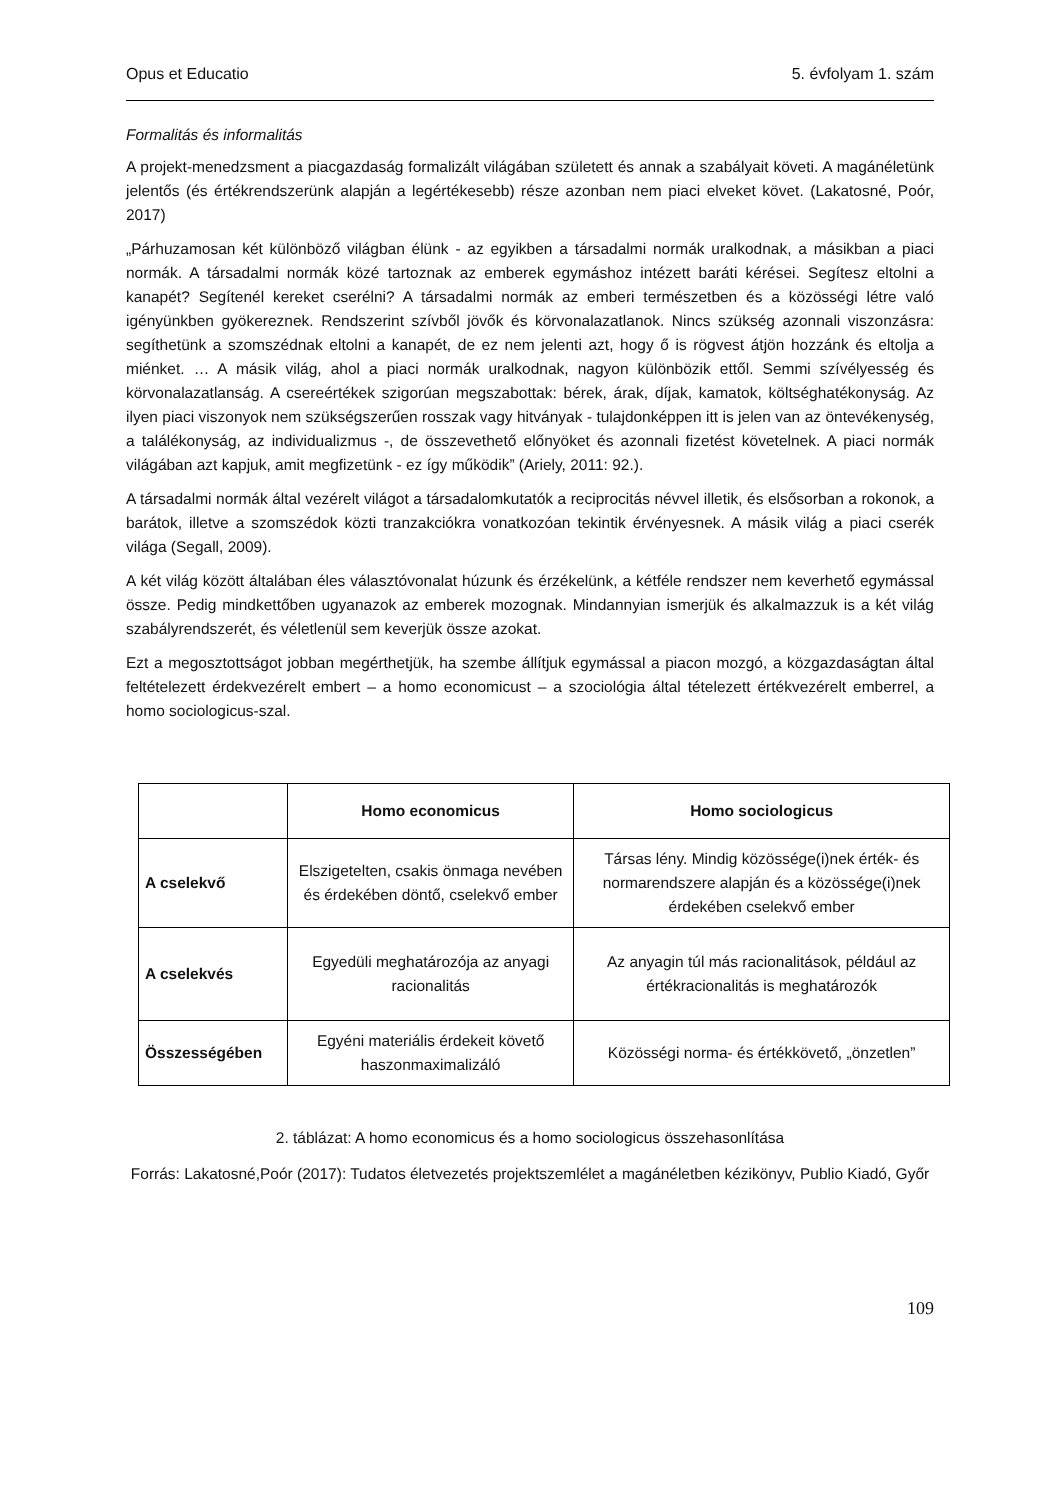Opus et Educatio 5. évfolyam 1. szám
Formalitás és informalitás
A projekt-menedzsment a piacgazdaság formalizált világában született és annak a szabályait követi. A magánéletünk jelentős (és értékrendszerünk alapján a legértékesebb) része azonban nem piaci elveket követ. (Lakatosné, Poór, 2017)
„Párhuzamosan két különböző világban élünk - az egyikben a társadalmi normák uralkodnak, a másikban a piaci normák. A társadalmi normák közé tartoznak az emberek egymáshoz intézett baráti kérései. Segítesz eltolni a kanapét? Segítenél kereket cserélni? A társadalmi normák az emberi természetben és a közösségi létre való igényünkben gyökereznek. Rendszerint szívből jövők és körvonalazatlanok. Nincs szükség azonnali viszonzásra: segíthetünk a szomszédnak eltolni a kanapét, de ez nem jelenti azt, hogy ő is rögvest átjön hozzánk és eltolja a miénket. … A másik világ, ahol a piaci normák uralkodnak, nagyon különbözik ettől. Semmi szívélyesség és körvonalazatlanság. A csereértékek szigorúan megszabottak: bérek, árak, díjak, kamatok, költséghatékonyság. Az ilyen piaci viszonyok nem szükségszerűen rosszak vagy hitványak - tulajdonképpen itt is jelen van az öntevékenység, a találékonyság, az individualizmus -, de összevethető előnyöket és azonnali fizetést követelnek. A piaci normák világában azt kapjuk, amit megfizetünk - ez így működik” (Ariely, 2011: 92.).
A társadalmi normák által vezérelt világot a társadalomkutatók a reciprocitás névvel illetik, és elsősorban a rokonok, a barátok, illetve a szomszédok közti tranzakciókra vonatkozóan tekintik érvényesnek. A másik világ a piaci cserék világa (Segall, 2009).
A két világ között általában éles választóvonalat húzunk és érzékelünk, a kétféle rendszer nem keverhető egymással össze. Pedig mindkettőben ugyanazok az emberek mozognak. Mindannyian ismerjük és alkalmazzuk is a két világ szabályrendszerét, és véletlenül sem keverjük össze azokat.
Ezt a megosztottságot jobban megérthetjük, ha szembe állítjuk egymással a piacon mozgó, a közgazdaságtan által feltételezett érdekvezérelt embert – a homo economicust – a szociológia által tételezett értékvezérelt emberrel, a homo sociologicus-szal.
| | Homo economicus | Homo sociologicus |
| --- | --- | --- |
| A cselekvő | Elszigetelten, csakis önmaga nevében és érdekében döntő, cselekvő ember | Társas lény. Mindig közössége(i)nek érték- és normarendszere alapján és a közössége(i)nek érdekében cselekvő ember |
| A cselekvés | Egyedüli meghatározója az anyagi racionalitás | Az anyagin túl más racionalitások, például az értékracionalitás is meghatározók |
| Összességében | Egyéni materiális érdekeit követő haszonmaximalizáló | Közösségi norma- és értékkövető, „önzetlen” |
2. táblázat: A homo economicus és a homo sociologicus összehasonlítása
Forrás: Lakatosné,Poór (2017): Tudatos életvezetés projektszemlélet a magánéletben kézikönyv, Publio Kiadó, Győr
109